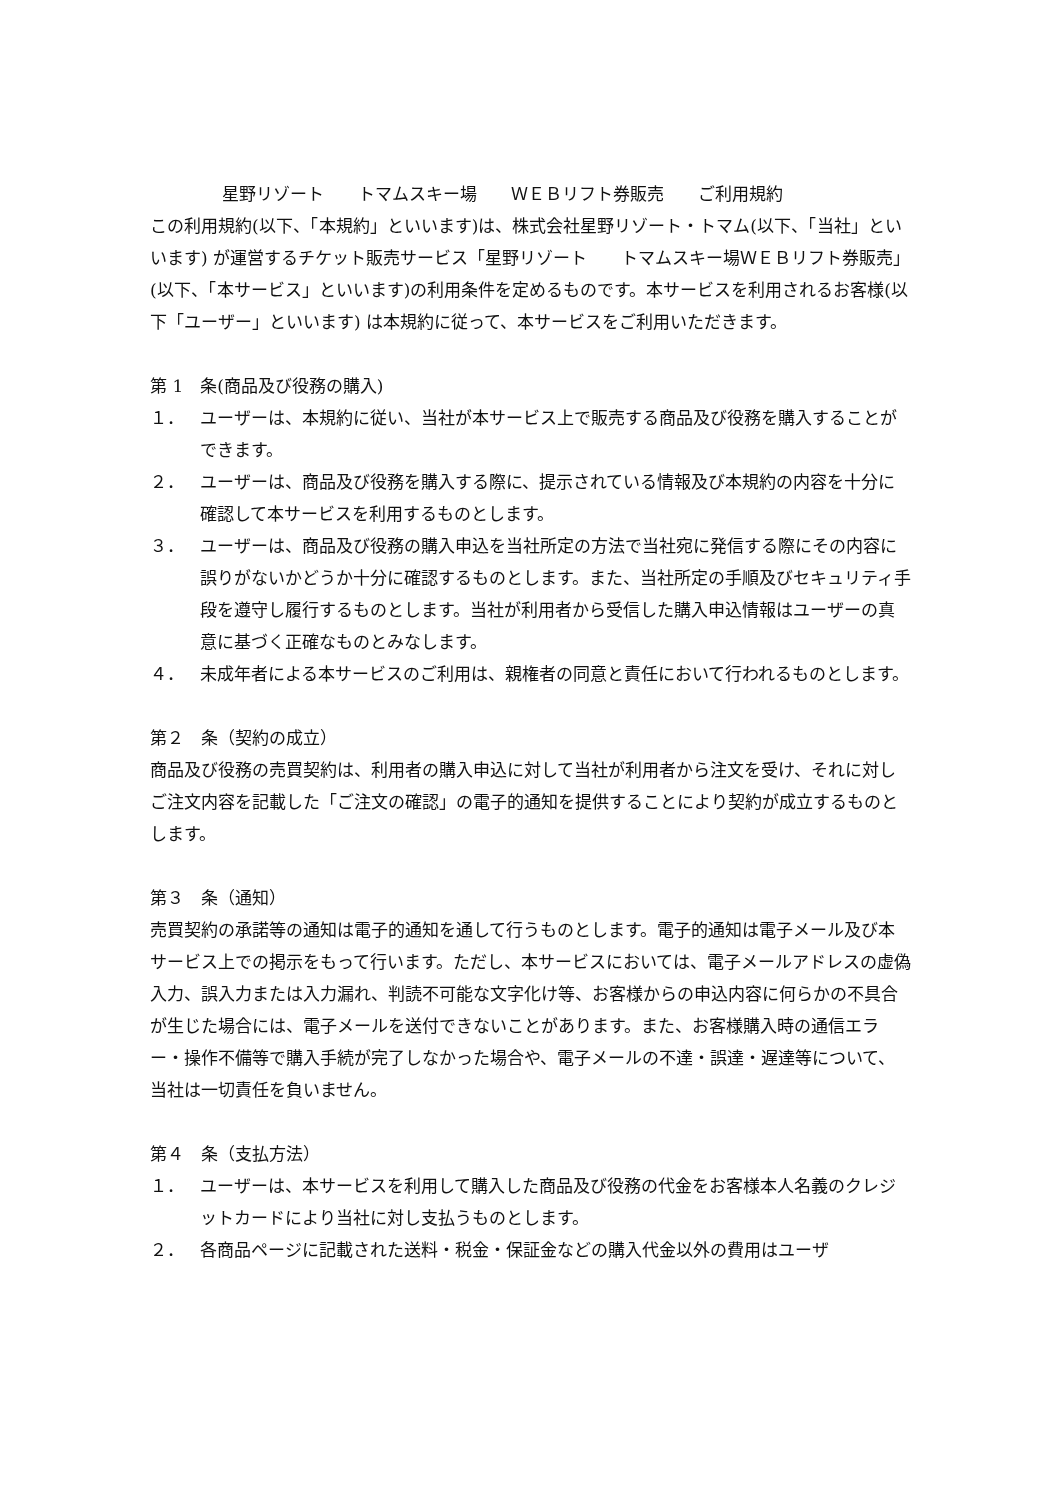星野リゾート　　トマムスキー場　　ＷＥＢリフト券販売　　ご利用規約
この利用規約(以下、「本規約」といいます)は、株式会社星野リゾート・トマム(以下、「当社」といいます) が運営するチケット販売サービス「星野リゾート　　トマムスキー場ＷＥＢリフト券販売」(以下、「本サービス」といいます)の利用条件を定めるものです。本サービスを利用されるお客様(以下「ユーザー」といいます) は本規約に従って、本サービスをご利用いただきます。
第 1　条(商品及び役務の購入)
１． ユーザーは、本規約に従い、当社が本サービス上で販売する商品及び役務を購入することができます。
２． ユーザーは、商品及び役務を購入する際に、提示されている情報及び本規約の内容を十分に確認して本サービスを利用するものとします。
３． ユーザーは、商品及び役務の購入申込を当社所定の方法で当社宛に発信する際にその内容に誤りがないかどうか十分に確認するものとします。また、当社所定の手順及びセキュリティ手段を遵守し履行するものとします。当社が利用者から受信した購入申込情報はユーザーの真意に基づく正確なものとみなします。
４． 未成年者による本サービスのご利用は、親権者の同意と責任において行われるものとします。
第２　条（契約の成立）
商品及び役務の売買契約は、利用者の購入申込に対して当社が利用者から注文を受け、それに対しご注文内容を記載した「ご注文の確認」の電子的通知を提供することにより契約が成立するものとします。
第３　条（通知）
売買契約の承諾等の通知は電子的通知を通して行うものとします。電子的通知は電子メール及び本サービス上での掲示をもって行います。ただし、本サービスにおいては、電子メールアドレスの虚偽入力、誤入力または入力漏れ、判読不可能な文字化け等、お客様からの申込内容に何らかの不具合が生じた場合には、電子メールを送付できないことがあります。また、お客様購入時の通信エラー・操作不備等で購入手続が完了しなかった場合や、電子メールの不達・誤達・遅達等について、当社は一切責任を負いません。
第４　条（支払方法）
１． ユーザーは、本サービスを利用して購入した商品及び役務の代金をお客様本人名義のクレジットカードにより当社に対し支払うものとします。
２． 各商品ページに記載された送料・税金・保証金などの購入代金以外の費用はユーザ